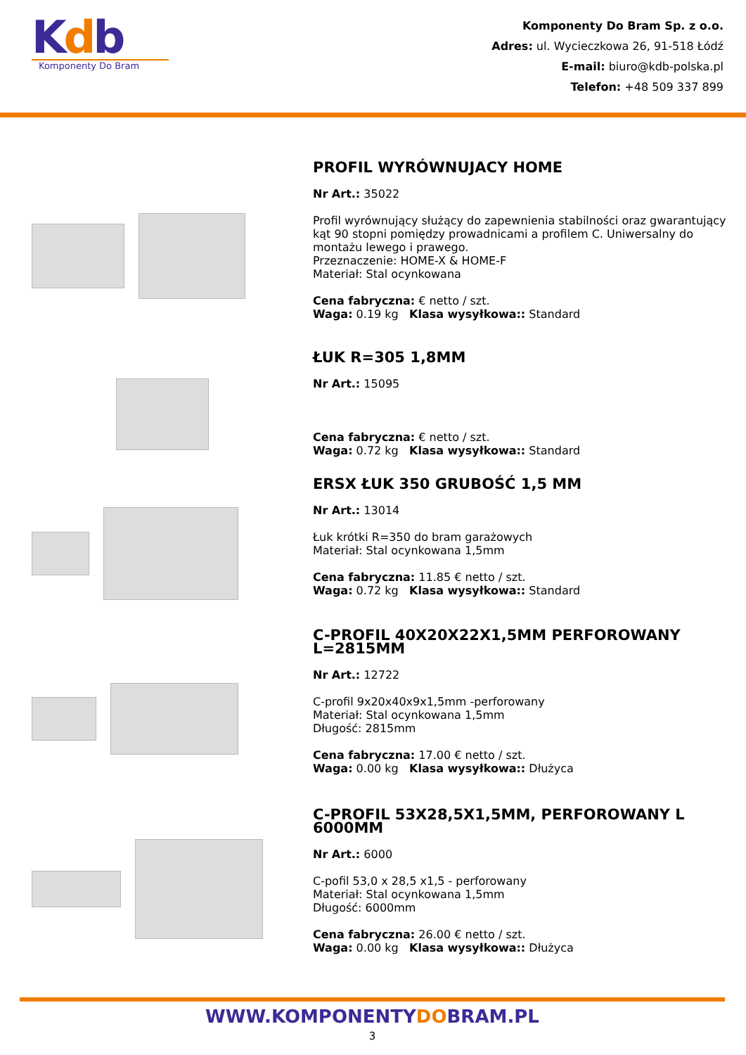Kdb
Komponenty Do Bram
Komponenty Do Bram Sp. z o.o.
Adres: ul. Wycieczkowa 26, 91-518 Łódź
E-mail: biuro@kdb-polska.pl
Telefon: +48 509 337 899
PROFIL WYRÓWNUJACY HOME
Nr Art.: 35022
Profil wyrównujący służący do zapewnienia stabilności oraz gwarantujący kąt 90 stopni pomiędzy prowadnicami a profilem C. Uniwersalny do montażu lewego i prawego.
Przeznaczenie: HOME-X & HOME-F
Materiał: Stal ocynkowana
Cena fabryczna: € netto / szt.
Waga: 0.19 kg Klasa wysyłkowa:: Standard
ŁUK R=305 1,8MM
Nr Art.: 15095
Cena fabryczna: € netto / szt.
Waga: 0.72 kg Klasa wysyłkowa:: Standard
ERSX ŁUK 350 GRUBOŚĆ 1,5 MM
Nr Art.: 13014
Łuk krótki R=350 do bram garażowych
Materiał: Stal ocynkowana 1,5mm
Cena fabryczna: 11.85 € netto / szt.
Waga: 0.72 kg Klasa wysyłkowa:: Standard
C-PROFIL 40X20X22X1,5MM PERFOROWANY L=2815MM
Nr Art.: 12722
C-profil 9x20x40x9x1,5mm -perforowany
Materiał: Stal ocynkowana 1,5mm
Długość: 2815mm
Cena fabryczna: 17.00 € netto / szt.
Waga: 0.00 kg Klasa wysyłkowa:: Dłużyca
C-PROFIL 53X28,5X1,5MM, PERFOROWANY L 6000MM
Nr Art.: 6000
C-pofil 53,0 x 28,5 x1,5 - perforowany
Materiał: Stal ocynkowana 1,5mm
Długość: 6000mm
Cena fabryczna: 26.00 € netto / szt.
Waga: 0.00 kg Klasa wysyłkowa:: Dłużyca
WWW.KOMPONENTYDOBRAM.PL
3